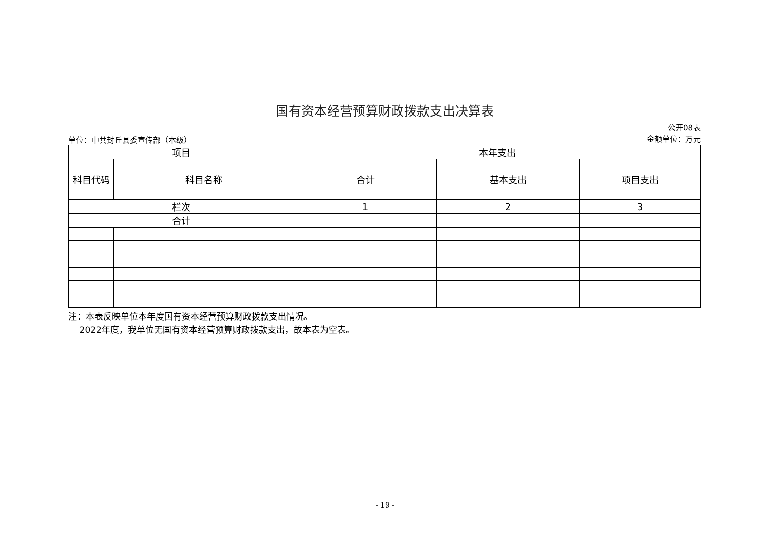国有资本经营预算财政拨款支出决算表
单位：中共封丘县委宣传部（本级）
公开08表
金额单位：万元
| 项目 | | 本年支出 | | |
| --- | --- | --- | --- | --- |
| 科目代码 | 科目名称 | 合计 | 基本支出 | 项目支出 |
| 栏次 | | 1 | 2 | 3 |
| 合计 | | | | |
注：本表反映单位本年度国有资本经营预算财政拨款支出情况。
2022年度，我单位无国有资本经营预算财政拨款支出，故本表为空表。
- 19 -